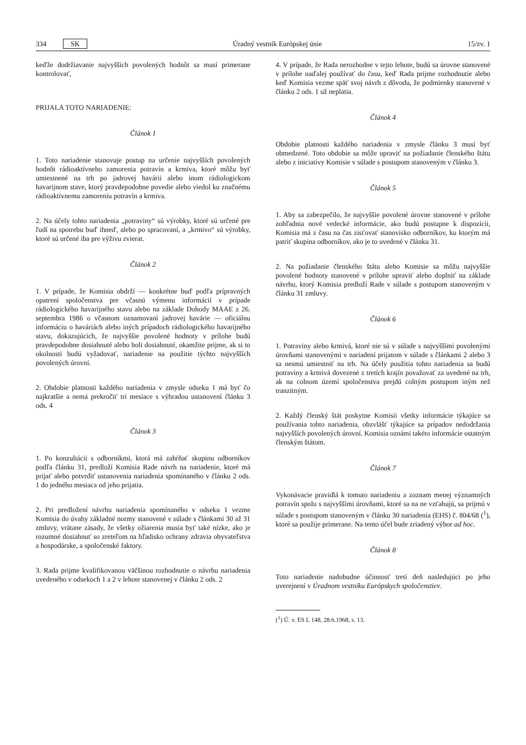334 SK Úradný vestník Európskej únie 15/zv. 1
keďže dodržiavanie najvyšších povolených hodnôt sa musí primerane kontrolovať,
PRIJALA TOTO NARIADENIE:
Článok 1
1. Toto nariadenie stanovuje postup na určenie najvyšších povolených hodnôt rádioaktívneho zamorenia potravín a krmiva, ktoré môžu byť umiestnené na trh po jadrovej havárii alebo inom rádiologickom havarijnom stave, ktorý pravdepodobne povedie alebo viedol ku značnému rádioaktívnemu zamoreniu potravín a krmiva.
2. Na účely tohto nariadenia „potraviny“ sú výrobky, ktoré sú určené pre ľudí na spotrebu buď ihneď, alebo po spracovaní, a „krmivo“ sú výrobky, ktoré sú určené iba pre výživu zvierat.
Článok 2
1. V prípade, že Komisia obdrží — konkrétne buď podľa prípravných opatrení spoločenstva pre včasnú výmenu informácií v prípade rádiologického havarijného stavu alebo na základe Dohody MAAE z 26. septembra 1986 o včasnom oznamovaní jadrovej havárie — oficiálnu informáciu o haváriách alebo iných prípadoch rádiologického havarijného stavu, dokazujúcich, že najvyššie povolené hodnoty v prílohe budú pravdepodobne dosiahnuté alebo boli dosiahnuté, okamžite prijme, ak si to okolnosti budú vyžadovať, nariadenie na použitie týchto najvyšších povolených úrovní.
2. Obdobie platnosti každého nariadenia v zmysle odseku 1 má byť čo najkratšie a nemá prekročiť tri mesiace s výhradou ustanovení článku 3 ods. 4
Článok 3
1. Po konzultácii s odborníkmi, ktorá má zahŕňať skupinu odborníkov podľa článku 31, predloží Komisia Rade návrh na nariadenie, ktoré má prijať alebo potvrdiť ustanovenia nariadenia spomínaného v článku 2 ods. 1 do jedného mesiaca od jeho prijatia.
2. Pri predložení návrhu nariadenia spomínaného v odseku 1 vezme Komisia do úvahy základné normy stanovené v súlade s článkami 30 až 31 zmluvy, vrátane zásady, že všetky ožiarenia musia byť také nízke, ako je rozumné dosiahnuť so zreteľom na hľadisko ochrany zdravia obyvateľstva a hospodárske, a spoločenské faktory.
3. Rada prijme kvalifikovanou väčšinou rozhodnutie o návrhu nariadenia uvedeného v odsekoch 1 a 2 v lehote stanovenej v článku 2 ods. 2
4. V prípade, že Rada nerozhodne v tejto lehote, budú sa úrovne stanovené v prílohe naďalej používať do času, keď Rada prijme rozhodnutie alebo keď Komisia vezme späť svoj návrh z dôvodu, že podmienky stanovené v článku 2 ods. 1 už neplatia.
Článok 4
Obdobie platnosti každého nariadenia v zmysle článku 3 musí byť obmedzené. Toto obdobie sa môže upraviť na požiadanie členského štátu alebo z iniciatívy Komisie v súlade s postupom stanoveným v článku 3.
Článok 5
1. Aby sa zabezpečilo, že najvyššie povolené úrovne stanovené v prílohe zohľadnia nové vedecké informácie, ako budú postupne k dispozícii, Komisia má z času na čas zisťovať stanovisko odborníkov, ku ktorým má patriť skupina odborníkov, ako je to uvedené v článku 31.
2. Na požiadanie členského štátu alebo Komisie sa môžu najvyššie povolené hodnoty stanovené v prílohe upraviť alebo doplniť na základe návrhu, ktorý Komisia predloží Rade v súlade s postupom stanoveným v článku 31 zmluvy.
Článok 6
1. Potraviny alebo krmivá, ktoré nie sú v súlade s najvyššími povolenými úrovňami stanovenými v nariadení prijatom v súlade s článkami 2 alebo 3 sa nesmú umiestniť na trh. Na účely použitia tohto nariadenia sa budú potraviny a krmivá dovezené z tretích krajín považovať za uvedené na trh, ak na colnom území spoločenstva prejdú colným postupom iným než tranzitným.
2. Každý členský štát poskytne Komisii všetky informácie týkajúce sa používania tohto nariadenia, obzvlášť týkajúce sa prípadov nedodržania najvyšších povolených úrovní. Komisia oznámi takéto informácie ostatným členským štátom.
Článok 7
Vykonávacie pravidlá k tomuto nariadeniu a zoznam menej významných potravín spolu s najvyššími úrovňami, ktoré sa na ne vzťahujú, sa prijmú v súlade s postupom stanoveným v článku 30 nariadenia (EHS) č. 804/68 (<sup>1</sup>), ktoré sa použije primerane. Na tento účel bude zriadený výbor ad hoc.
Článok 8
Toto nariadenie nadobudne účinnosť tretí deň nasledujúci po jeho uverejnení v Úradnom vestníku Európskych spoločenstiev.
(<sup>1</sup>) Ú. v. ES L 148, 28.6.1968, s. 13.